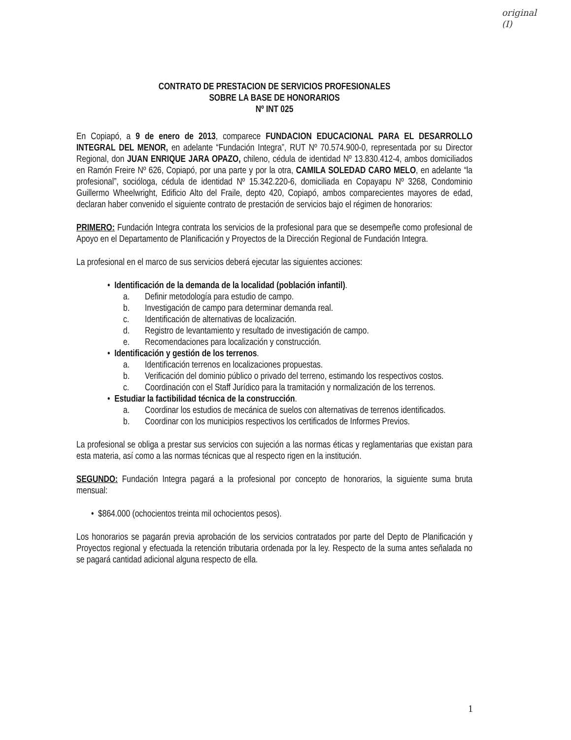original
(I)
CONTRATO DE PRESTACION DE SERVICIOS PROFESIONALES
SOBRE LA BASE DE HONORARIOS
Nº INT 025
En Copiapó, a 9 de enero de 2013, comparece FUNDACION EDUCACIONAL PARA EL DESARROLLO INTEGRAL DEL MENOR, en adelante “Fundación Integra”, RUT Nº 70.574.900-0, representada por su Director Regional, don JUAN ENRIQUE JARA OPAZO, chileno, cédula de identidad Nº 13.830.412-4, ambos domiciliados en Ramón Freire Nº 626, Copiapó, por una parte y por la otra, CAMILA SOLEDAD CARO MELO, en adelante “la profesional”, socióloga, cédula de identidad Nº 15.342.220-6, domiciliada en Copayapu Nº 3268, Condominio Guillermo Wheelwright, Edificio Alto del Fraile, depto 420, Copiapó, ambos comparecientes mayores de edad, declaran haber convenido el siguiente contrato de prestación de servicios bajo el régimen de honorarios:
PRIMERO: Fundación Integra contrata los servicios de la profesional para que se desempeñe como profesional de Apoyo en el Departamento de Planificación y Proyectos de la Dirección Regional de Fundación Integra.
La profesional en el marco de sus servicios deberá ejecutar las siguientes acciones:
• Identificación de la demanda de la localidad (población infantil).
a. Definir metodología para estudio de campo.
b. Investigación de campo para determinar demanda real.
c. Identificación de alternativas de localización.
d. Registro de levantamiento y resultado de investigación de campo.
e. Recomendaciones para localización y construcción.
• Identificación y gestión de los terrenos.
a. Identificación terrenos en localizaciones propuestas.
b. Verificación del dominio público o privado del terreno, estimando los respectivos costos.
c. Coordinación con el Staff Jurídico para la tramitación y normalización de los terrenos.
• Estudiar la factibilidad técnica de la construcción.
a. Coordinar los estudios de mecánica de suelos con alternativas de terrenos identificados.
b. Coordinar con los municipios respectivos los certificados de Informes Previos.
La profesional se obliga a prestar sus servicios con sujeción a las normas éticas y reglamentarias que existan para esta materia, así como a las normas técnicas que al respecto rigen en la institución.
SEGUNDO: Fundación Integra pagará a la profesional por concepto de honorarios, la siguiente suma bruta mensual:
• $864.000 (ochocientos treinta mil ochocientos pesos).
Los honorarios se pagarán previa aprobación de los servicios contratados por parte del Depto de Planificación y Proyectos regional y efectuada la retención tributaria ordenada por la ley. Respecto de la suma antes señalada no se pagará cantidad adicional alguna respecto de ella.
1